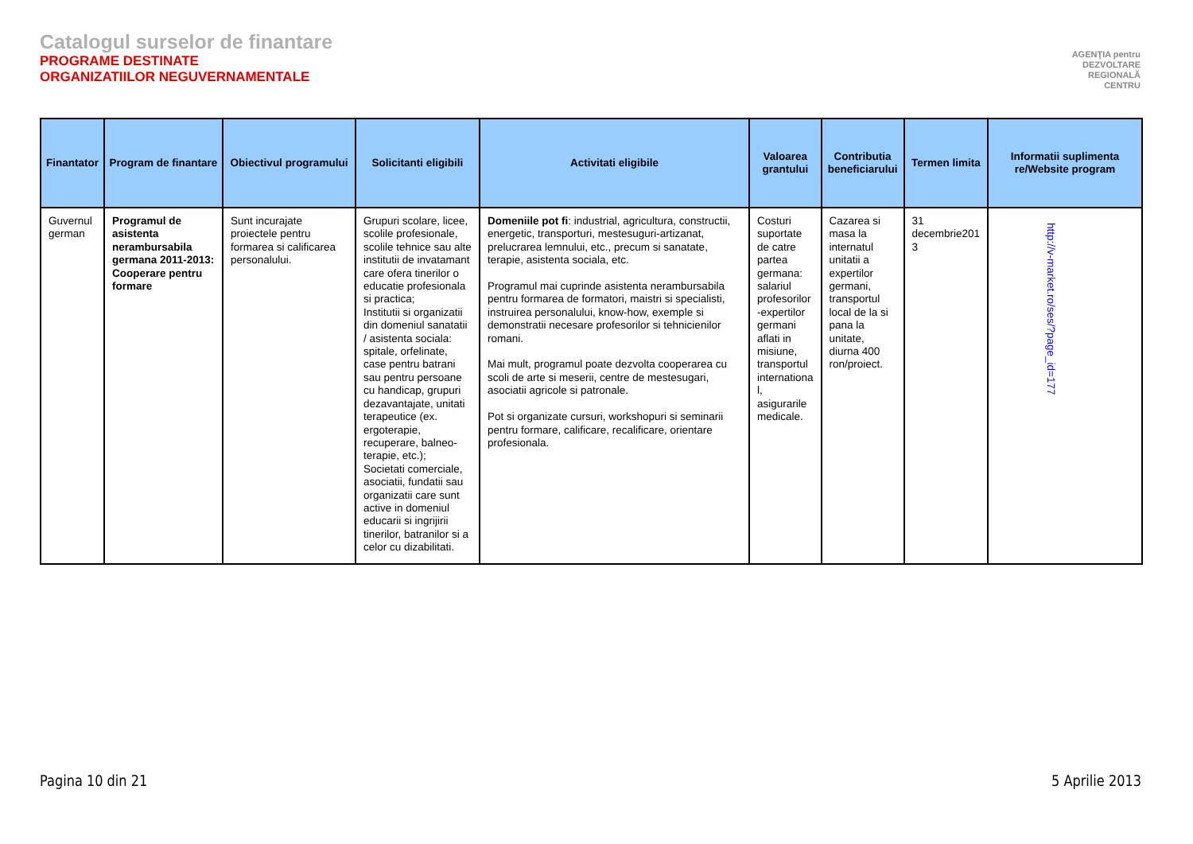Catalogul surselor de finantare
PROGRAME DESTINATE
ORGANIZATIILOR NEGUVERNAMENTALE
AGENŢIA pentru
DEZVOLTARE
REGIONALĂ
CENTRU
| Finantator | Program de finantare | Obiectivul programului | Solicitanti eligibili | Activitati eligibile | Valoarea grantului | Contributia beneficiarului | Termen limita | Informatii suplimenta re/Website program |
| --- | --- | --- | --- | --- | --- | --- | --- | --- |
| Guvernul german | Programul de asistenta nerambursabila germana 2011-2013: Cooperare pentru formare | Sunt incurajate proiectele pentru formarea si calificarea personalului. | Grupuri scolare, licee, scolile profesionale, scolile tehnice sau alte institutii de invatamant care ofera tinerilor o educatie profesionala si practica; Institutii si organizatii din domeniul sanatatii / asistenta sociala: spitale, orfelinate, case pentru batrani sau pentru persoane cu handicap, grupuri dezavantajate, unitati terapeutice (ex. ergoterapie, recuperare, balneo-terapie, etc.); Societati comerciale, asociatii, fundatii sau organizatii care sunt active in domeniul educarii si ingrijirii tinerilor, batranilor si a celor cu dizabilitati. | Domeniile pot fi : industrial, agricultura, constructii, energetic, transporturi, mestesuguri-artizanat, prelucrarea lemnului, etc., precum si sanatate, terapie, asistenta sociala, etc. Programul mai cuprinde asistenta nerambursabila pentru formarea de formatori, maistri si specialisti, instruirea personalului, know-how, exemple si demonstratii necesare profesorilor si tehnicienilor romani. Mai mult, programul poate dezvolta cooperarea cu scoli de arte si meserii, centre de mestesugari, asociatii agricole si patronale. Pot si organizate cursuri, workshopuri si seminarii pentru formare, calificare, recalificare, orientare profesionala. | Costuri suportate de catre partea germana: salariul profesorilor -expertilor germani aflati in misiune, transportul internationa l, asigurarile medicale. | Cazarea si masa la internatul unitatii a expertilor germani, transportul local de la si pana la unitate, diurna 400 ron/proiect. | 31 decembrie201 3 | http://v-market.ro/ses/?page_id=177 |
Pagina 10 din 21 5 Aprilie 2013